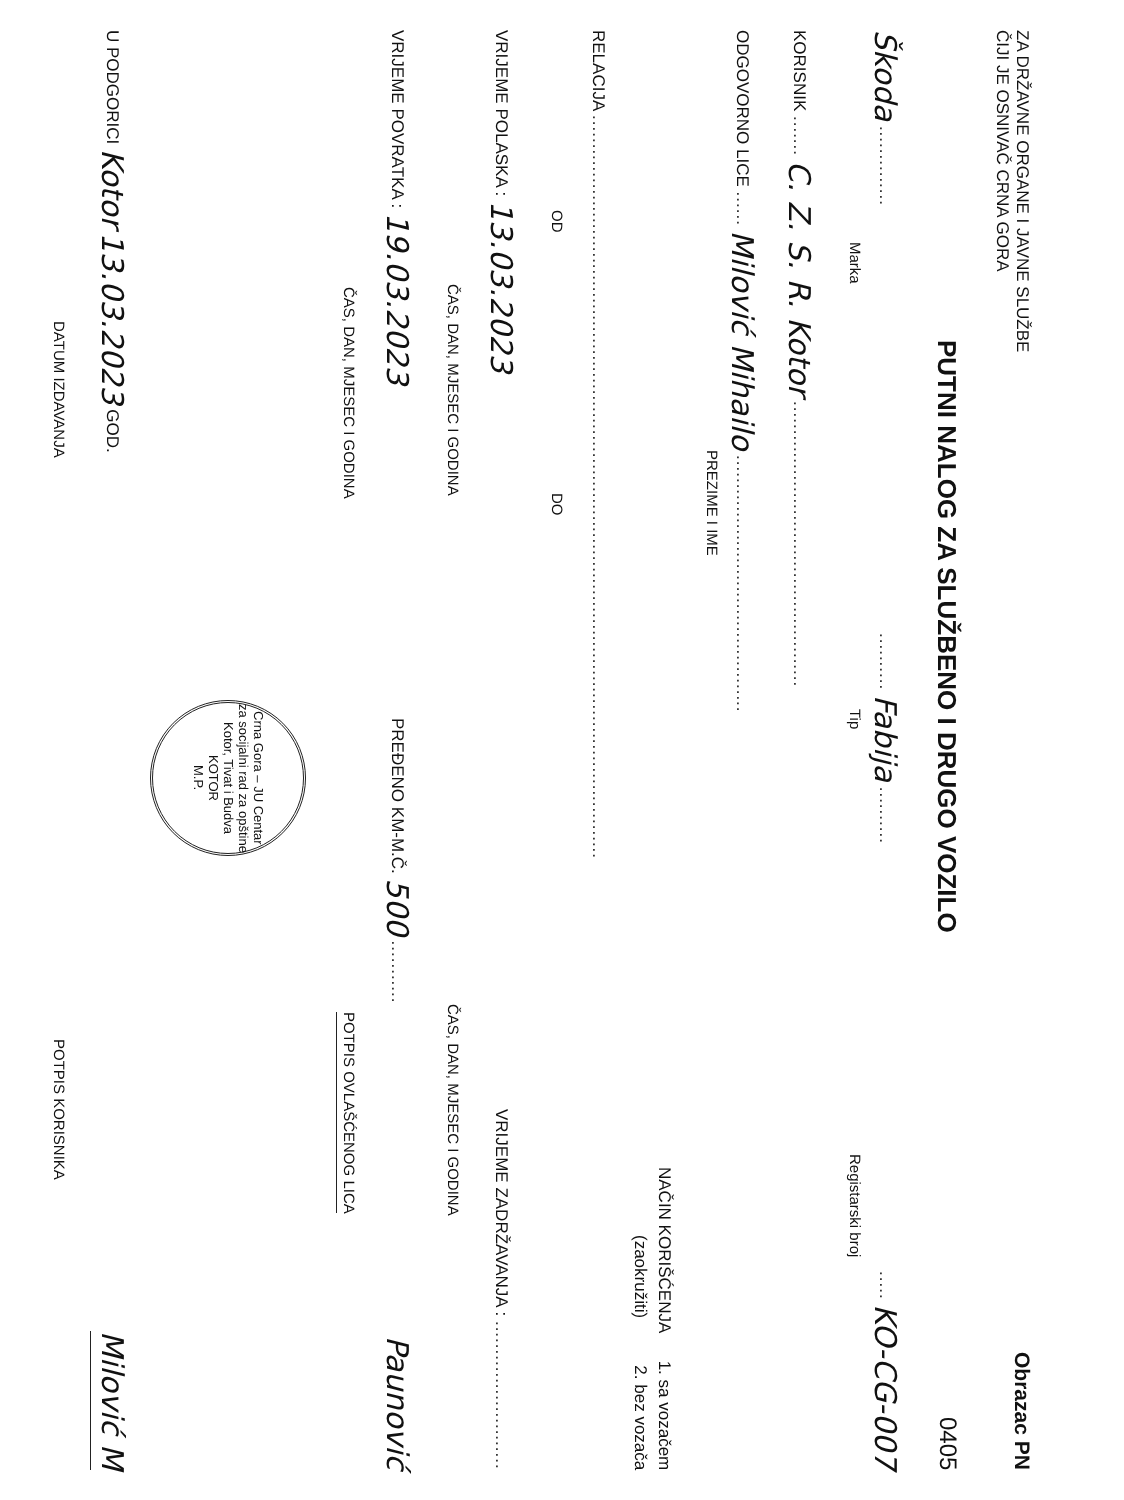ZA DRŽAVNE ORGANE I JAVNE SLUŽBE
ČIJI JE OSNIVAČ CRNA GORA Obrazac PN
PUTNI NALOG ZA SLUŽBENO I DRUGO VOZILO 0405
Škoda ........................ Fabija ............... KO-CG-007
Marka Tip Registarski broj
KORISNIK ....... C. Z. S. R. Kotor ..................................................
ODGOVORNO LICE ...... Milović Mihailo .............................................
PREZIME I IME
NAČIN KORIŠĆENJA 1. sa vozačem
(zaokružiti) 2. bez vozača
RELACIJA ..................................................................................................................................
OD DO
VRIJEME POLASKA : 13.03.2023 VRIJEME ZADRŽAVANJA : ..........................
ČAS, DAN, MJESEC I GODINA ČAS, DAN, MJESEC I GODINA
VRIJEME POVRATKA : 19.03.2023 PREĐENO KM-M.Č. 500 ........... Paunović
ČAS, DAN, MJESEC I GODINA POTPIS OVLAŠĆENOG LICA
Crna Gora – JU Centar za socijalni rad za opštine Kotor, Tivat i Budva
KOTOR
M.P.
U PODGORICI Kotor 13.03.2023 GOD. Milović M
DATUM IZDAVANJA POTPIS KORISNIKA